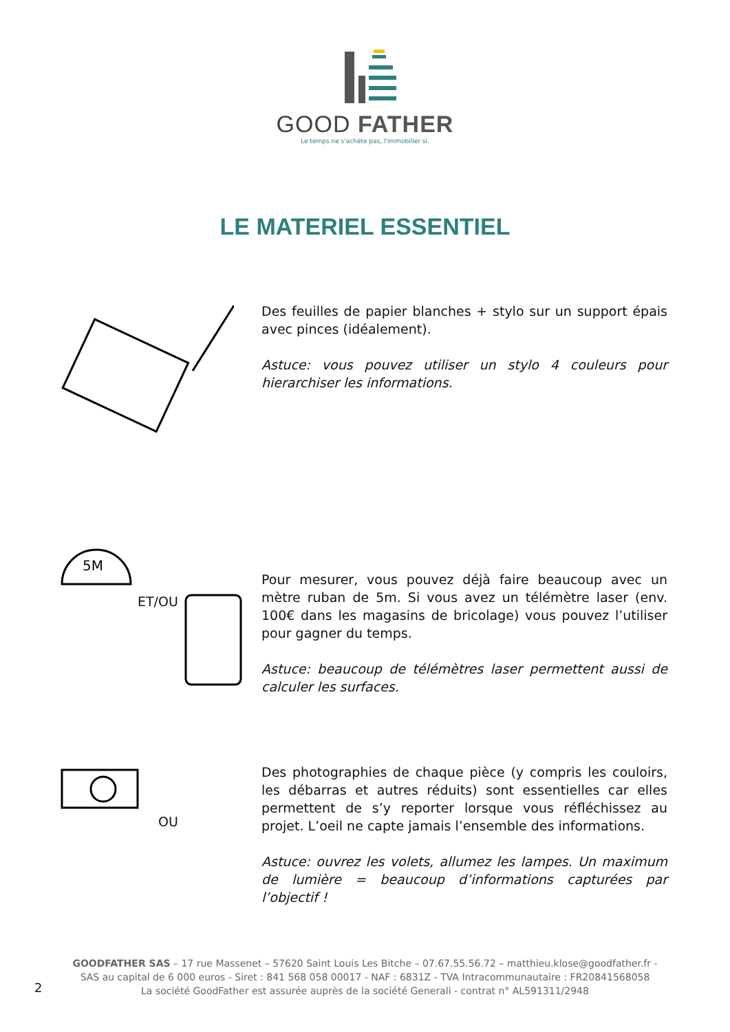GOOD FATHER
Le temps ne s'achète pas, l'immobilier si.
LE MATERIEL ESSENTIEL
Des feuilles de papier blanches + stylo sur un support épais avec pinces (idéalement).
Astuce: vous pouvez utiliser un stylo 4 couleurs pour hierarchiser les informations.
5M
ET/OU
Pour mesurer, vous pouvez déjà faire beaucoup avec un mètre ruban de 5m. Si vous avez un télémètre laser (env. 100€ dans les magasins de bricolage) vous pouvez l’utiliser pour gagner du temps.
Astuce: beaucoup de télémètres laser permettent aussi de calculer les surfaces.
OU
Des photographies de chaque pièce (y compris les couloirs, les débarras et autres réduits) sont essentielles car elles permettent de s’y reporter lorsque vous réfléchissez au projet. L’oeil ne capte jamais l’ensemble des informations.
Astuce: ouvrez les volets, allumez les lampes. Un maximum de lumière = beaucoup d’informations capturées par l’objectif !
GOODFATHER SAS – 17 rue Massenet – 57620 Saint Louis Les Bitche – 07.67.55.56.72 – matthieu.klose@goodfather.fr -
SAS au capital de 6 000 euros - Siret : 841 568 058 00017 - NAF : 6831Z - TVA Intracommunautaire : FR20841568058
La société GoodFather est assurée auprès de la société Generali - contrat n° AL591311/2948
2